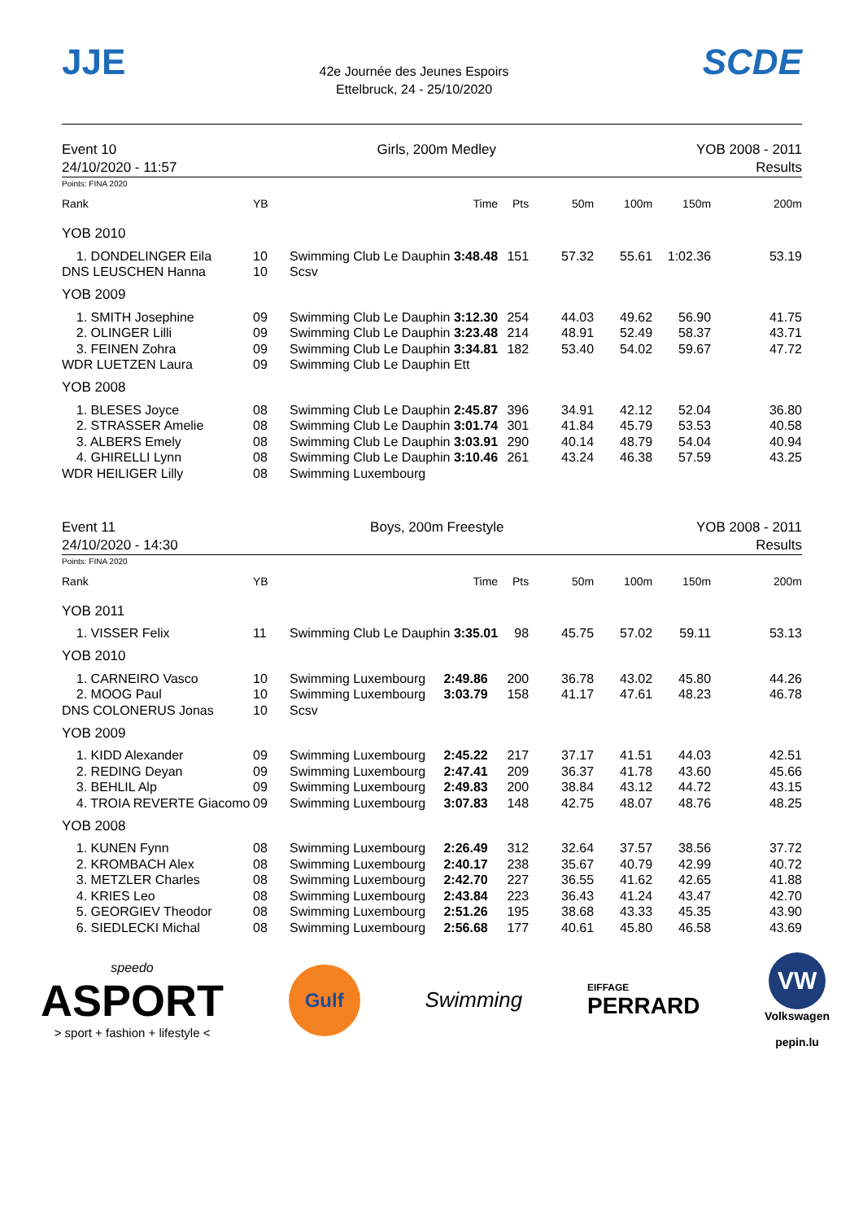JJE
42e Journée des Jeunes Espoirs
Ettelbruck, 24 - 25/10/2020
SCDE
Event 10
24/10/2020 - 11:57
Girls, 200m Medley YOB 2008 - 2011
Results
Points: FINA 2020
| Rank | YB | Time | Pts | 50m | 100m | 150m | 200m |
| --- | --- | --- | --- | --- | --- | --- | --- |
| YOB 2010 | | | | | | | |
| 1. DONDELINGER Eila | 10 | Swimming Club Le Dauphin 3:48.48 | 151 | 57.32 | 55.61 | 1:02.36 | 53.19 |
| DNS LEUSCHEN Hanna | 10 | Scsv | | | | | |
| YOB 2009 | | | | | | | |
| 1. SMITH Josephine | 09 | Swimming Club Le Dauphin 3:12.30 | 254 | 44.03 | 49.62 | 56.90 | 41.75 |
| 2. OLINGER Lilli | 09 | Swimming Club Le Dauphin 3:23.48 | 214 | 48.91 | 52.49 | 58.37 | 43.71 |
| 3. FEINEN Zohra | 09 | Swimming Club Le Dauphin 3:34.81 | 182 | 53.40 | 54.02 | 59.67 | 47.72 |
| WDR LUETZEN Laura | 09 | Swimming Club Le Dauphin Ett | | | | | |
| YOB 2008 | | | | | | | |
| 1. BLESES Joyce | 08 | Swimming Club Le Dauphin 2:45.87 | 396 | 34.91 | 42.12 | 52.04 | 36.80 |
| 2. STRASSER Amelie | 08 | Swimming Club Le Dauphin 3:01.74 | 301 | 41.84 | 45.79 | 53.53 | 40.58 |
| 3. ALBERS Emely | 08 | Swimming Club Le Dauphin 3:03.91 | 290 | 40.14 | 48.79 | 54.04 | 40.94 |
| 4. GHIRELLI Lynn | 08 | Swimming Club Le Dauphin 3:10.46 | 261 | 43.24 | 46.38 | 57.59 | 43.25 |
| WDR HEILIGER Lilly | 08 | Swimming Luxembourg | | | | | |
Event 11
24/10/2020 - 14:30
Boys, 200m Freestyle YOB 2008 - 2011
Results
Points: FINA 2020
| Rank | YB | Time | Pts | 50m | 100m | 150m | 200m |
| --- | --- | --- | --- | --- | --- | --- | --- |
| YOB 2011 | | | | | | | |
| 1. VISSER Felix | 11 | Swimming Club Le Dauphin 3:35.01 | 98 | 45.75 | 57.02 | 59.11 | 53.13 |
| YOB 2010 | | | | | | | |
| 1. CARNEIRO Vasco | 10 | Swimming Luxembourg 2:49.86 | 200 | 36.78 | 43.02 | 45.80 | 44.26 |
| 2. MOOG Paul | 10 | Swimming Luxembourg 3:03.79 | 158 | 41.17 | 47.61 | 48.23 | 46.78 |
| DNS COLONERUS Jonas | 10 | Scsv | | | | | |
| YOB 2009 | | | | | | | |
| 1. KIDD Alexander | 09 | Swimming Luxembourg 2:45.22 | 217 | 37.17 | 41.51 | 44.03 | 42.51 |
| 2. REDING Deyan | 09 | Swimming Luxembourg 2:47.41 | 209 | 36.37 | 41.78 | 43.60 | 45.66 |
| 3. BEHLIL Alp | 09 | Swimming Luxembourg 2:49.83 | 200 | 38.84 | 43.12 | 44.72 | 43.15 |
| 4. TROIA REVERTE Giacomo | 09 | Swimming Luxembourg 3:07.83 | 148 | 42.75 | 48.07 | 48.76 | 48.25 |
| YOB 2008 | | | | | | | |
| 1. KUNEN Fynn | 08 | Swimming Luxembourg 2:26.49 | 312 | 32.64 | 37.57 | 38.56 | 37.72 |
| 2. KROMBACH Alex | 08 | Swimming Luxembourg 2:40.17 | 238 | 35.67 | 40.79 | 42.99 | 40.72 |
| 3. METZLER Charles | 08 | Swimming Luxembourg 2:42.70 | 227 | 36.55 | 41.62 | 42.65 | 41.88 |
| 4. KRIES Leo | 08 | Swimming Luxembourg 2:43.84 | 223 | 36.43 | 41.24 | 43.47 | 42.70 |
| 5. GEORGIEV Theodor | 08 | Swimming Luxembourg 2:51.26 | 195 | 38.68 | 43.33 | 45.35 | 43.90 |
| 6. SIEDLECKI Michal | 08 | Swimming Luxembourg 2:56.68 | 177 | 40.61 | 45.80 | 46.58 | 43.69 |
speedo
ASPORT
> sport + fashion + lifestyle <
Gulf
Swimming
EIFFAGE
PERRARD
VW
Volkswagen
pepin.lu